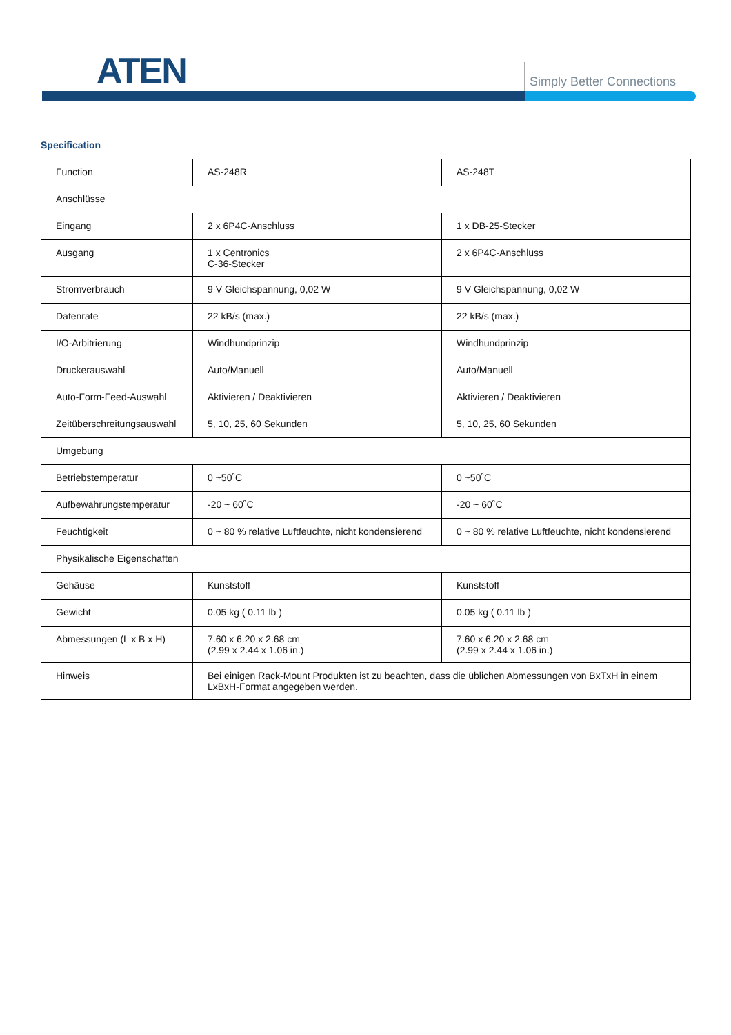ATEN Simply Better Connections
Specification
| Function | AS-248R | AS-248T |
| Anschlüsse | | |
| Eingang | 2 x 6P4C-Anschluss | 1 x DB-25-Stecker |
| Ausgang | 1 x Centronics C-36-Stecker | 2 x 6P4C-Anschluss |
| Stromverbrauch | 9 V Gleichspannung, 0,02 W | 9 V Gleichspannung, 0,02 W |
| Datenrate | 22 kB/s (max.) | 22 kB/s (max.) |
| I/O-Arbitrierung | Windhundprinzip | Windhundprinzip |
| Druckerauswahl | Auto/Manuell | Auto/Manuell |
| Auto-Form-Feed-Auswahl | Aktivieren / Deaktivieren | Aktivieren / Deaktivieren |
| Zeitüberschreitungsauswahl | 5, 10, 25, 60 Sekunden | 5, 10, 25, 60 Sekunden |
| Umgebung | | |
| Betriebstemperatur | 0 ~50˚C | 0 ~50˚C |
| Aufbewahrungstemperatur | -20 ~ 60˚C | -20 ~ 60˚C |
| Feuchtigkeit | 0 ~ 80 % relative Luftfeuchte, nicht kondensierend | 0 ~ 80 % relative Luftfeuchte, nicht kondensierend |
| Physikalische Eigenschaften | | |
| Gehäuse | Kunststoff | Kunststoff |
| Gewicht | 0.05 kg ( 0.11 lb ) | 0.05 kg ( 0.11 lb ) |
| Abmessungen (L x B x H) | 7.60 x 6.20 x 2.68 cm (2.99 x 2.44 x 1.06 in.) | 7.60 x 6.20 x 2.68 cm (2.99 x 2.44 x 1.06 in.) |
| Hinweis | Bei einigen Rack-Mount Produkten ist zu beachten, dass die üblichen Abmessungen von BxTxH in einem LxBxH-Format angegeben werden. | |